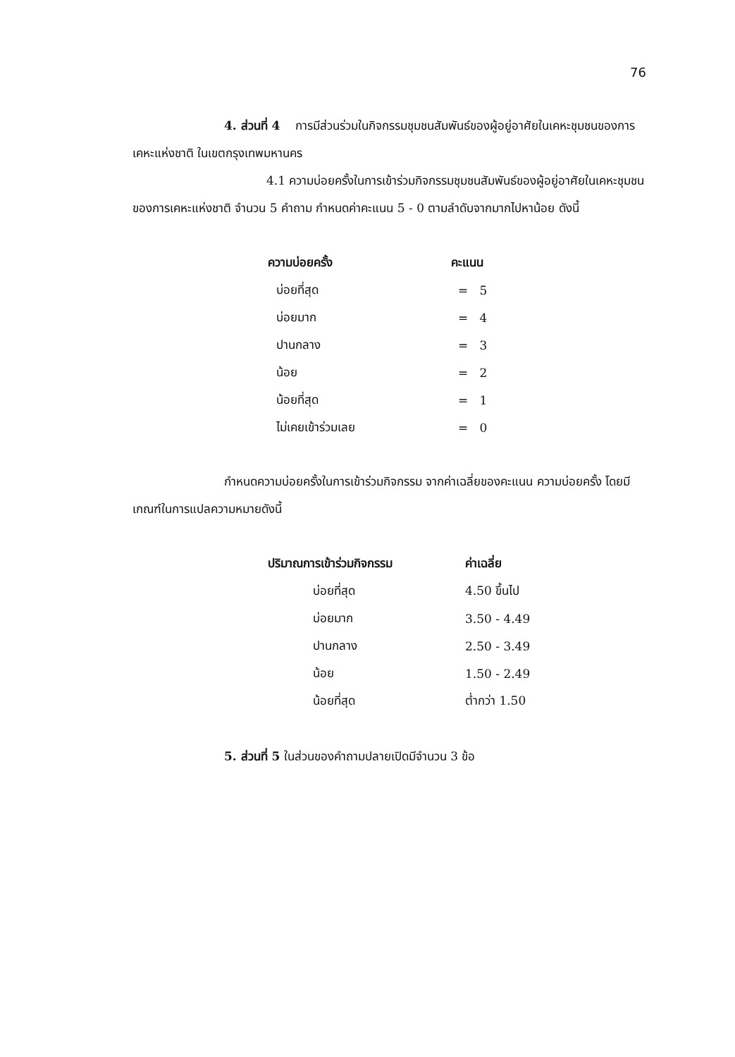76
4. ส่วนที่ 4 การมีส่วนร่วมในกิจกรรมชุมชนสัมพันธ์ของผู้อยู่อาศัยในเคหะชุมชนของการเคหะแห่งชาติ ในเขตกรุงเทพมหานคร
4.1 ความบ่อยครั้งในการเข้าร่วมกิจกรรมชุมชนสัมพันธ์ของผู้อยู่อาศัยในเคหะชุมชนของการเคหะแห่งชาติ จำนวน 5 คำถาม กำหนดค่าคะแนน 5 - 0 ตามลำดับจากมากไปหาน้อย ดังนี้
| ความบ่อยครั้ง | คะแนน |
| --- | --- |
| บ่อยที่สุด | = 5 |
| บ่อยมาก | = 4 |
| ปานกลาง | = 3 |
| น้อย | = 2 |
| น้อยที่สุด | = 1 |
| ไม่เคยเข้าร่วมเลย | = 0 |
กำหนดความบ่อยครั้งในการเข้าร่วมกิจกรรม จากค่าเฉลี่ยของคะแนน ความบ่อยครั้ง โดยมีเกณฑ์ในการแปลความหมายดังนี้
| ปริมาณการเข้าร่วมกิจกรรม | ค่าเฉลี่ย |
| --- | --- |
| บ่อยที่สุด | 4.50 ขึ้นไป |
| บ่อยมาก | 3.50 - 4.49 |
| ปานกลาง | 2.50 - 3.49 |
| น้อย | 1.50 - 2.49 |
| น้อยที่สุด | ต่ำกว่า 1.50 |
5. ส่วนที่ 5 ในส่วนของคำถามปลายเปิดมีจำนวน 3 ข้อ